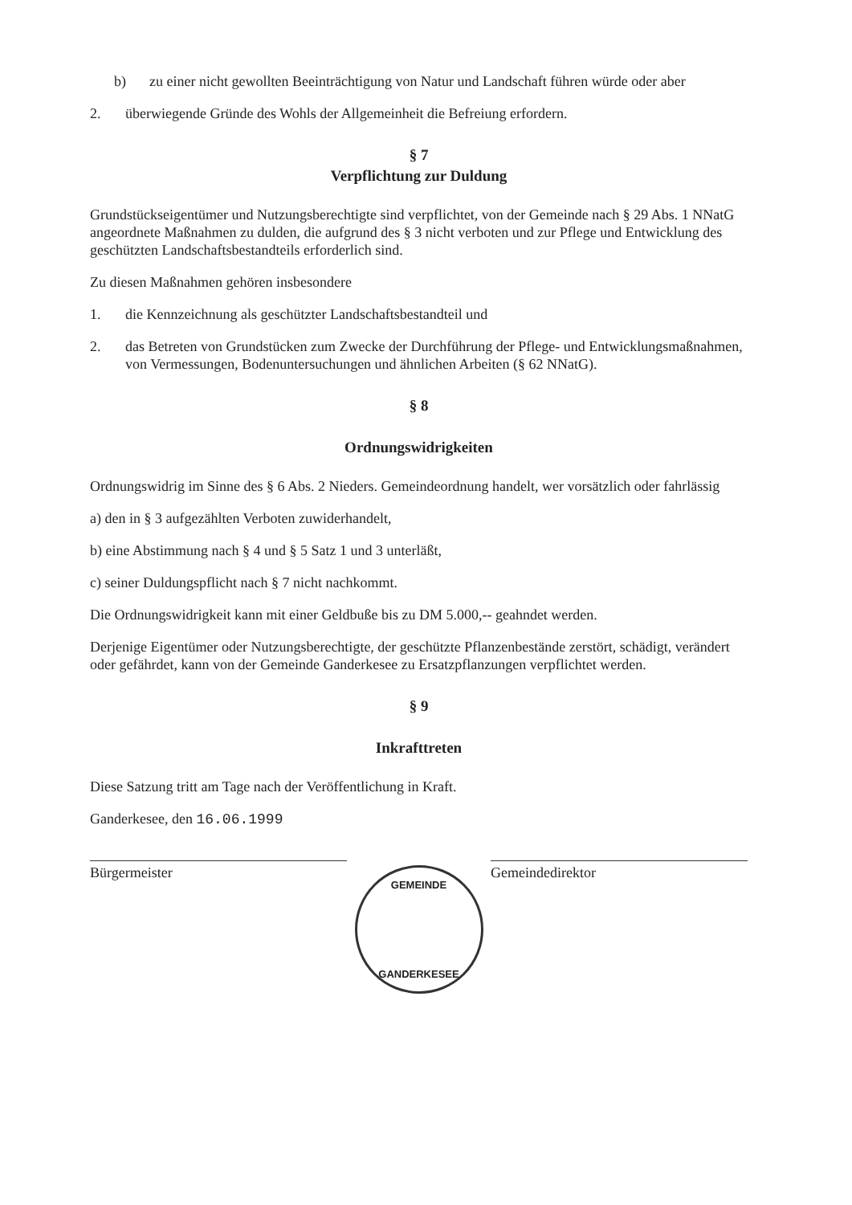b) zu einer nicht gewollten Beeinträchtigung von Natur und Landschaft führen würde oder aber
2. überwiegende Gründe des Wohls der Allgemeinheit die Befreiung erfordern.
§ 7
Verpflichtung zur Duldung
Grundstückseigentümer und Nutzungsberechtigte sind verpflichtet, von der Gemeinde nach § 29 Abs. 1 NNatG angeordnete Maßnahmen zu dulden, die aufgrund des § 3 nicht verboten und zur Pflege und Entwicklung des geschützten Landschaftsbestandteils erforderlich sind.
Zu diesen Maßnahmen gehören insbesondere
1. die Kennzeichnung als geschützter Landschaftsbestandteil und
2. das Betreten von Grundstücken zum Zwecke der Durchführung der Pflege- und Entwicklungsmaßnahmen, von Vermessungen, Bodenuntersuchungen und ähnlichen Arbeiten (§ 62 NNatG).
§ 8
Ordnungswidrigkeiten
Ordnungswidrig im Sinne des § 6 Abs. 2 Nieders. Gemeindeordnung handelt, wer vorsätzlich oder fahrlässig
a) den in § 3 aufgezählten Verboten zuwiderhandelt,
b) eine Abstimmung nach § 4 und § 5 Satz 1 und 3 unterläßt,
c) seiner Duldungspflicht nach § 7 nicht nachkommt.
Die Ordnungswidrigkeit kann mit einer Geldbuße bis zu DM 5.000,-- geahndet werden.
Derjenige Eigentümer oder Nutzungsberechtigte, der geschützte Pflanzenbestände zerstört, schädigt, verändert oder gefährdet, kann von der Gemeinde Ganderkesee zu Ersatzpflanzungen verpflichtet werden.
§ 9
Inkrafttreten
Diese Satzung tritt am Tage nach der Veröffentlichung in Kraft.
Ganderkesee, den 16.06.1999
Bürgermeister Gemeindedirektor
GEMEINDE
GANDERKESEE